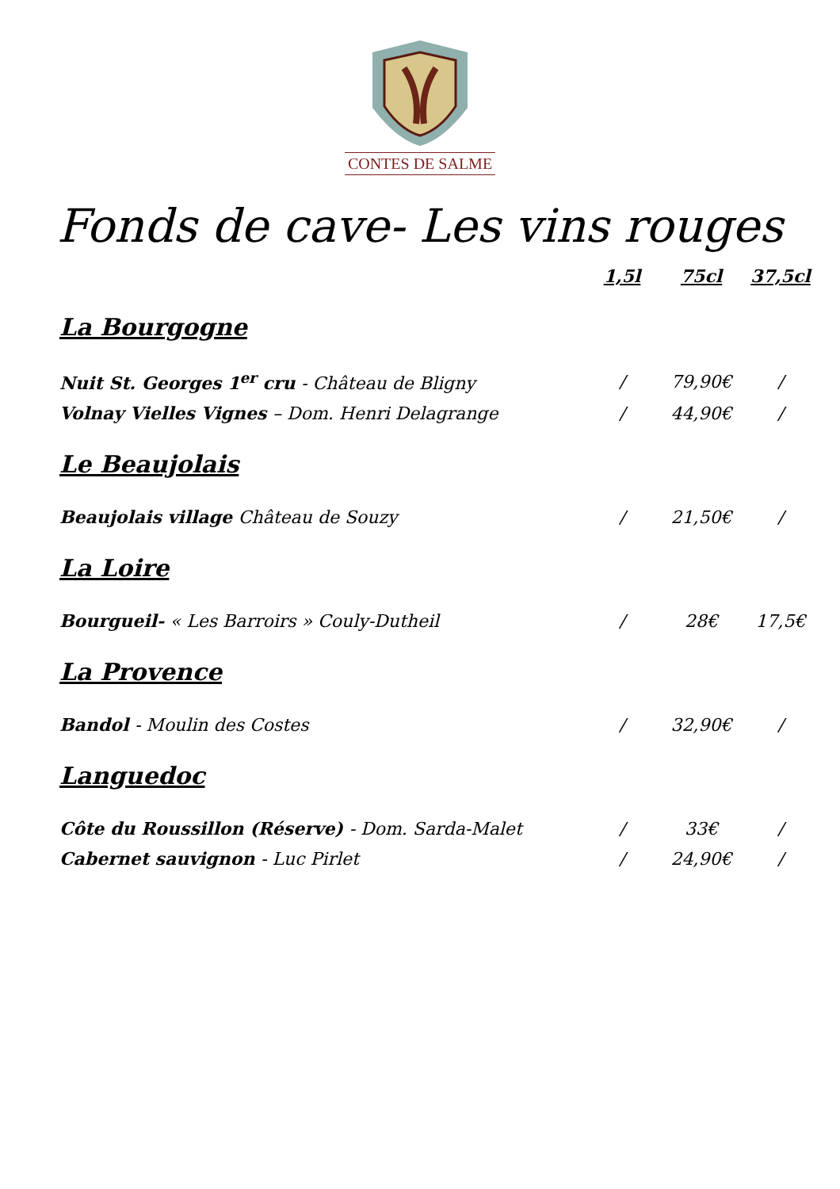CONTES DE SALME
Fonds de cave- Les vins rouges
| | 1,5l | 75cl | 37,5cl |
| --- | --- | --- | --- |
| La Bourgogne | | | |
| Nuit St. Georges 1<sup>er</sup> cru - Château de Bligny | / | 79,90€ | / |
| Volnay Vielles Vignes – Dom. Henri Delagrange | / | 44,90€ | / |
| Le Beaujolais | | | |
| Beaujolais village Château de Souzy | / | 21,50€ | / |
| La Loire | | | |
| Bourgueil- « Les Barroirs » Couly-Dutheil | / | 28€ | 17,5€ |
| La Provence | | | |
| Bandol - Moulin des Costes | / | 32,90€ | / |
| Languedoc | | | |
| Côte du Roussillon (Réserve) - Dom. Sarda-Malet | / | 33€ | / |
| Cabernet sauvignon - Luc Pirlet | / | 24,90€ | / |